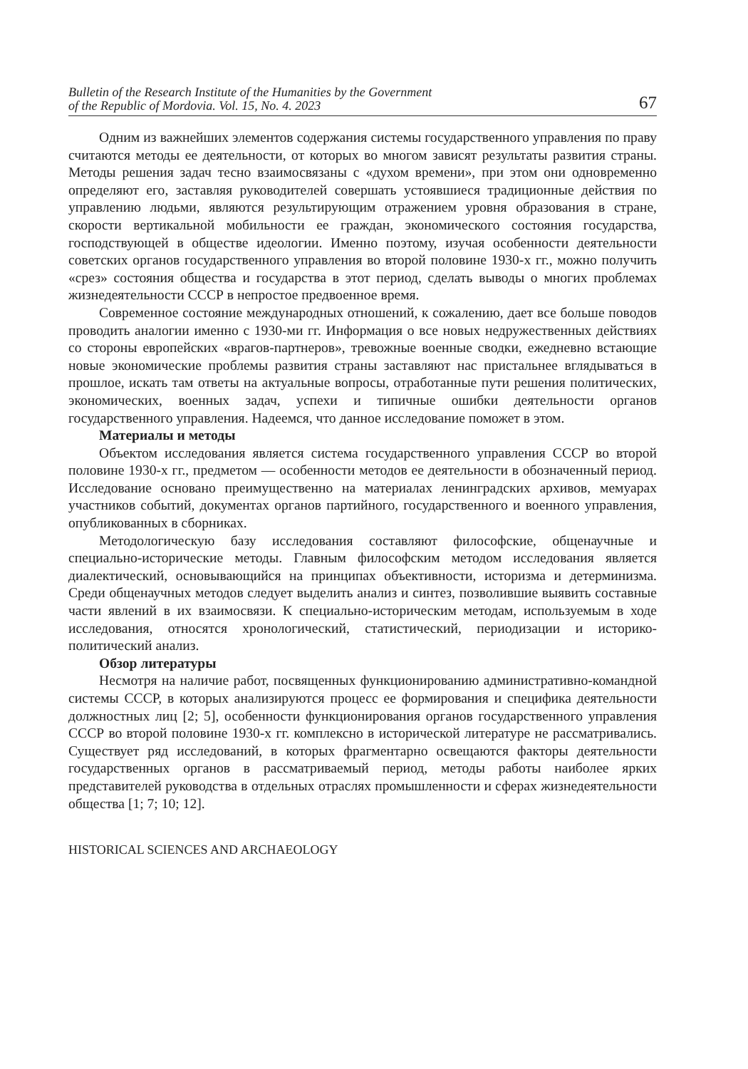Bulletin of the Research Institute of the Humanities by the Government
of the Republic of Mordovia. Vol. 15, No. 4. 2023 67
Одним из важнейших элементов содержания системы государственного управления по праву считаются методы ее деятельности, от которых во многом зависят результаты развития страны. Методы решения задач тесно взаимосвязаны с «духом времени», при этом они одновременно определяют его, заставляя руководителей совершать устоявшиеся традиционные действия по управлению людьми, являются результирующим отражением уровня образования в стране, скорости вертикальной мобильности ее граждан, экономического состояния государства, господствующей в обществе идеологии. Именно поэтому, изучая особенности деятельности советских органов государственного управления во второй половине 1930-х гг., можно получить «срез» состояния общества и государства в этот период, сделать выводы о многих проблемах жизнедеятельности СССР в непростое предвоенное время.
Современное состояние международных отношений, к сожалению, дает все больше поводов проводить аналогии именно с 1930-ми гг. Информация о все новых недружественных действиях со стороны европейских «врагов-партнеров», тревожные военные сводки, ежедневно встающие новые экономические проблемы развития страны заставляют нас пристальнее вглядываться в прошлое, искать там ответы на актуальные вопросы, отработанные пути решения политических, экономических, военных задач, успехи и типичные ошибки деятельности органов государственного управления. Надеемся, что данное исследование поможет в этом.
Материалы и методы
Объектом исследования является система государственного управления СССР во второй половине 1930-х гг., предметом — особенности методов ее деятельности в обозначенный период. Исследование основано преимущественно на материалах ленинградских архивов, мемуарах участников событий, документах органов партийного, государственного и военного управления, опубликованных в сборниках.
Методологическую базу исследования составляют философские, общенаучные и специально-исторические методы. Главным философским методом исследования является диалектический, основывающийся на принципах объективности, историзма и детерминизма. Среди общенаучных методов следует выделить анализ и синтез, позволившие выявить составные части явлений в их взаимосвязи. К специально-историческим методам, используемым в ходе исследования, относятся хронологический, статистический, периодизации и историко-политический анализ.
Обзор литературы
Несмотря на наличие работ, посвященных функционированию административно-командной системы СССР, в которых анализируются процесс ее формирования и специфика деятельности должностных лиц [2; 5], особенности функционирования органов государственного управления СССР во второй половине 1930-х гг. комплексно в исторической литературе не рассматривались. Существует ряд исследований, в которых фрагментарно освещаются факторы деятельности государственных органов в рассматриваемый период, методы работы наиболее ярких представителей руководства в отдельных отраслях промышленности и сферах жизнедеятельности общества [1; 7; 10; 12].
HISTORICAL SCIENCES AND ARCHAEOLOGY